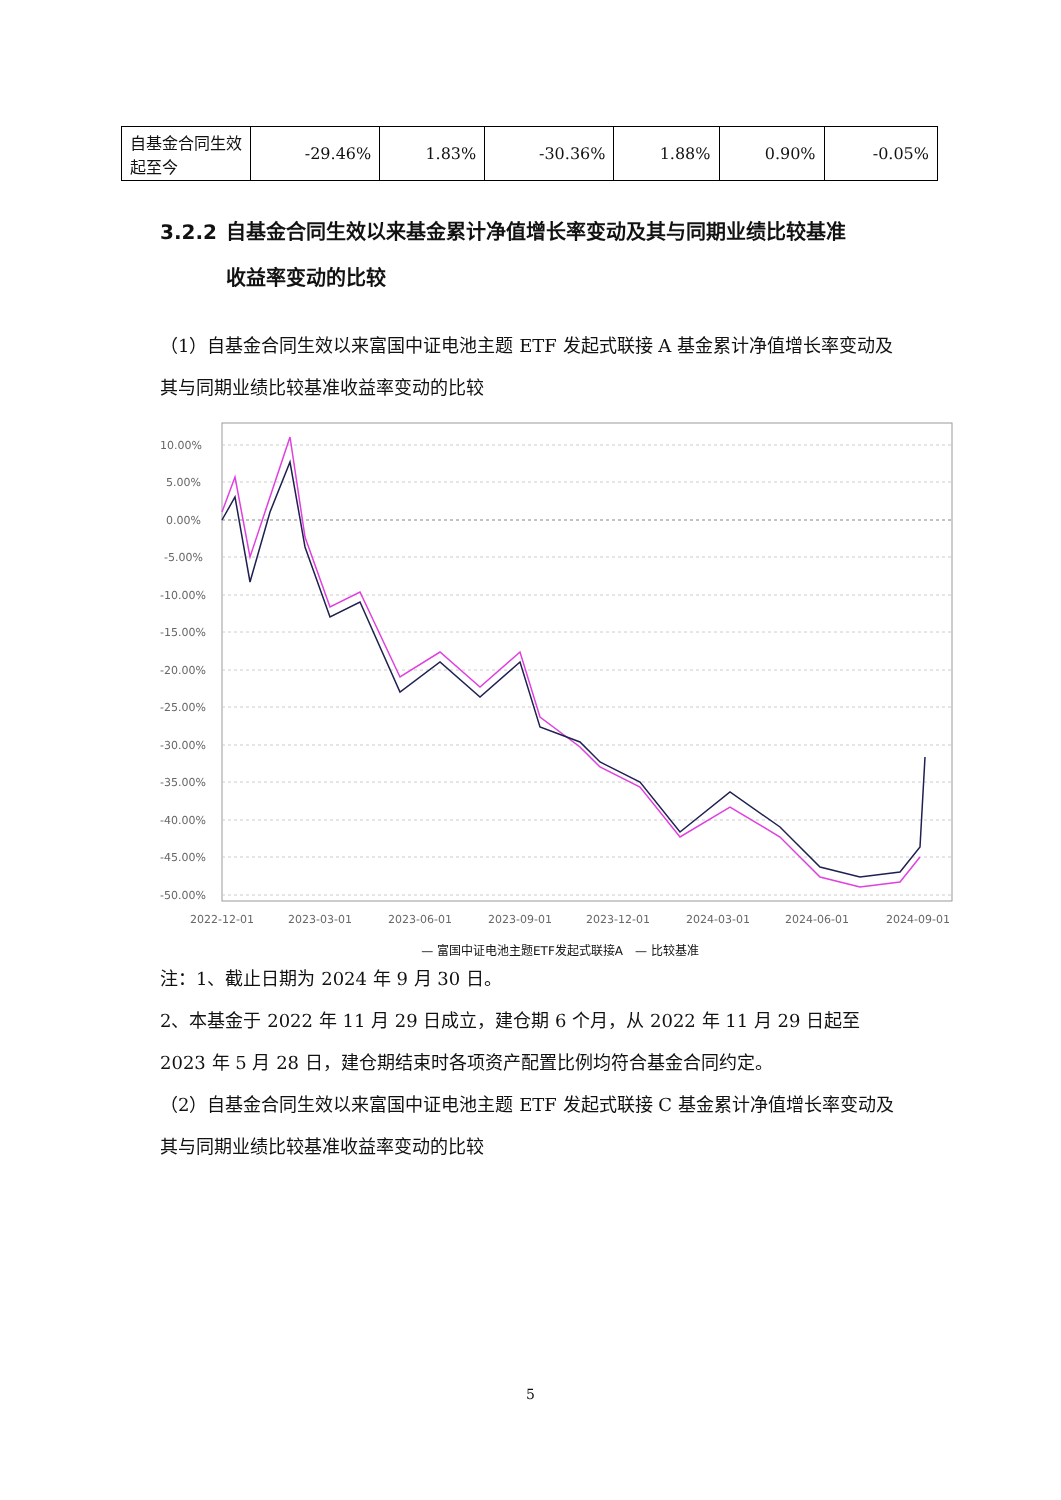| 自基金合同生效起至今 | -29.46% | 1.83% | -30.36% | 1.88% | 0.90% | -0.05% |
3.2.2 自基金合同生效以来基金累计净值增长率变动及其与同期业绩比较基准
收益率变动的比较
（1）自基金合同生效以来富国中证电池主题 ETF 发起式联接 A 基金累计净值增长率变动及其与同期业绩比较基准收益率变动的比较
10.00%
5.00%
0.00%
-5.00%
-10.00%
-15.00%
-20.00%
-25.00%
-30.00%
-35.00%
-40.00%
-45.00%
-50.00%
2022-12-01
2023-03-01
2023-06-01
2023-09-01
2023-12-01
2024-03-01
2024-06-01
2024-09-01
— 富国中证电池主题ETF发起式联接A　— 比较基准
注：1、截止日期为 2024 年 9 月 30 日。
2、本基金于 2022 年 11 月 29 日成立，建仓期 6 个月，从 2022 年 11 月 29 日起至 2023 年 5 月 28 日，建仓期结束时各项资产配置比例均符合基金合同约定。
（2）自基金合同生效以来富国中证电池主题 ETF 发起式联接 C 基金累计净值增长率变动及其与同期业绩比较基准收益率变动的比较
5